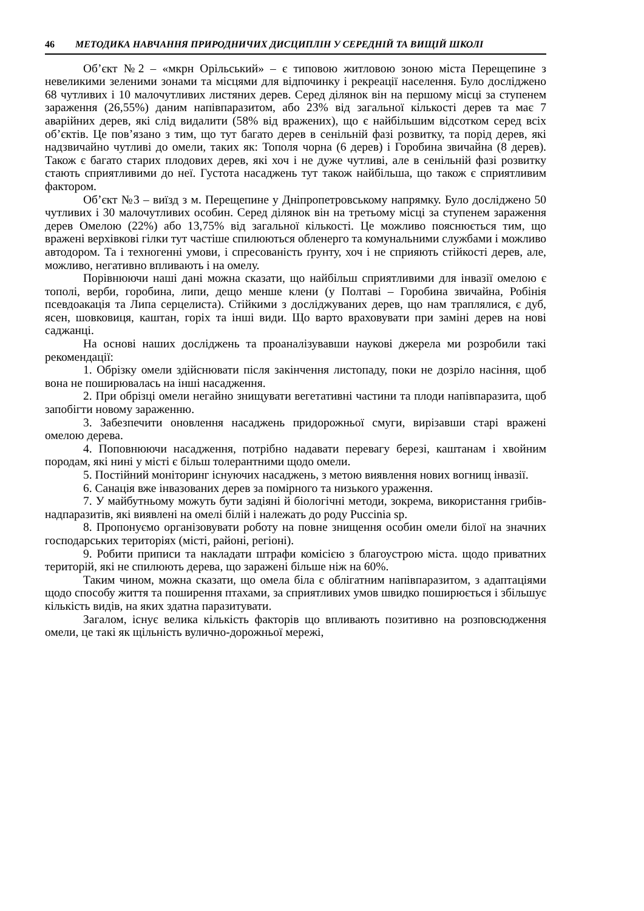46 МЕТОДИКА НАВЧАННЯ ПРИРОДНИЧИХ ДИСЦИПЛІН У СЕРЕДНІЙ ТА ВИЩІЙ ШКОЛІ
Об’єкт №2 – «мкрн Орільський» – є типовою житловою зоною міста Перещепине з невеликими зеленими зонами та місцями для відпочинку і рекреації населення. Було досліджено 68 чутливих і 10 малочутливих листяних дерев. Серед ділянок він на першому місці за ступенем зараження (26,55%) даним напівпаразитом, або 23% від загальної кількості дерев та має 7 аварійних дерев, які слід видалити (58% від вражених), що є найбільшим відсотком серед всіх об’єктів. Це пов’язано з тим, що тут багато дерев в сенільній фазі розвитку, та порід дерев, які надзвичайно чутливі до омели, таких як: Тополя чорна (6 дерев) і Горобина звичайна (8 дерев). Також є багато старих плодових дерев, які хоч і не дуже чутливі, але в сенільній фазі розвитку стають сприятливими до неї. Густота насаджень тут також найбільша, що також є сприятливим фактором.
Об’єкт №3 – виїзд з м. Перещепине у Дніпропетровському напрямку. Було досліджено 50 чутливих і 30 малочутливих особин. Серед ділянок він на третьому місці за ступенем зараження дерев Омелою (22%) або 13,75% від загальної кількості. Це можливо пояснюється тим, що вражені верхівкові гілки тут частіше спилюються обленерго та комунальними службами і можливо автодором. Та і техногенні умови, і спресованість ґрунту, хоч і не сприяють стійкості дерев, але, можливо, негативно впливають і на омелу.
Порівнюючи наші дані можна сказати, що найбільш сприятливими для інвазії омелою є тополі, верби, горобина, липи, дещо менше клени (у Полтаві – Горобина звичайна, Робінія псевдоакація та Липа серцелиста). Стійкими з досліджуваних дерев, що нам траплялися, є дуб, ясен, шовковиця, каштан, горіх та інші види. Що варто враховувати при заміні дерев на нові саджанці.
На основі наших досліджень та проаналізувавши наукові джерела ми розробили такі рекомендації:
1. Обрізку омели здійснювати після закінчення листопаду, поки не дозріло насіння, щоб вона не поширювалась на інші насадження.
2. При обрізці омели негайно знищувати вегетативні частини та плоди напівпаразита, щоб запобігти новому зараженню.
3. Забезпечити оновлення насаджень придорожньої смуги, вирізавши старі вражені омелою дерева.
4. Поповнюючи насадження, потрібно надавати перевагу березі, каштанам і хвойним породам, які нині у місті є більш толерантними щодо омели.
5. Постійний моніторинг існуючих насаджень, з метою виявлення нових вогнищ інвазії.
6. Санація вже інвазованих дерев за помірного та низького ураження.
7. У майбутньому можуть бути задіяні й біологічні методи, зокрема, використання грибів-надпаразитів, які виявлені на омелі білій і належать до роду Puccinia sp.
8. Пропонуємо організовувати роботу на повне знищення особин омели білої на значних господарських територіях (місті, районі, регіоні).
9. Робити приписи та накладати штрафи комісією з благоустрою міста. щодо приватних територій, які не спилюють дерева, що заражені більше ніж на 60%.
Таким чином, можна сказати, що омела біла є облігатним напівпаразитом, з адаптаціями щодо способу життя та поширення птахами, за сприятливих умов швидко поширюється і збільшує кількість видів, на яких здатна паразитувати.
Загалом, існує велика кількість факторів що впливають позитивно на розповсюдження омели, це такі як щільність вулично-дорожньої мережі,